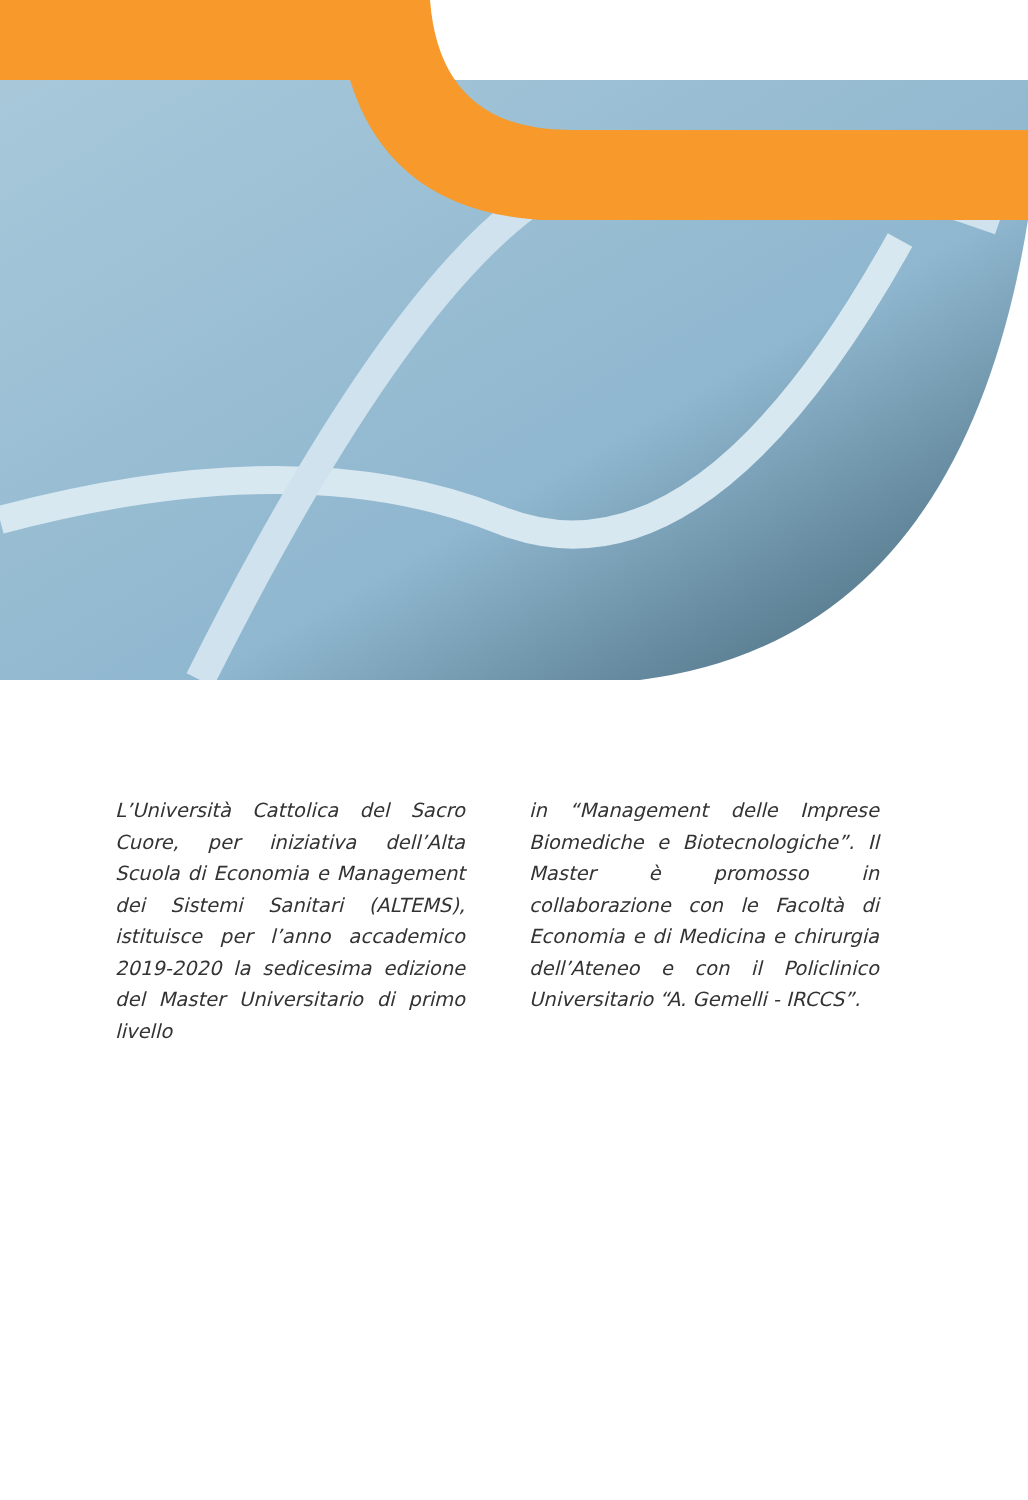L’Università Cattolica del Sacro Cuore, per iniziativa dell’Alta Scuola di Economia e Management dei Sistemi Sanitari (ALTEMS), istituisce per l’anno accademico 2019-2020 la sedicesima edizione del Master Universitario di primo livello
in “Management delle Imprese Biomediche e Biotecnologiche”. Il Master è promosso in collaborazione con le Facoltà di Economia e di Medicina e chirurgia dell’Ateneo e con il Policlinico Universitario “A. Gemelli - IRCCS”.